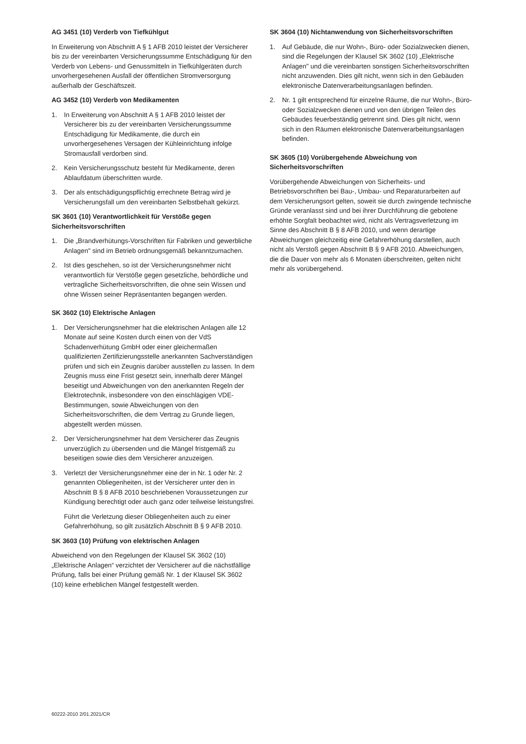AG 3451 (10) Verderb von Tiefkühlgut
In Erweiterung von Abschnitt A § 1 AFB 2010 leistet der Versicherer bis zu der vereinbarten Versicherungssumme Entschädigung für den Verderb von Lebens- und Genussmitteln in Tiefkühlgeräten durch unvorhergesehenen Ausfall der öffentlichen Stromversorgung außerhalb der Geschäftszeit.
AG 3452 (10) Verderb von Medikamenten
1. In Erweiterung von Abschnitt A § 1 AFB 2010 leistet der Versicherer bis zu der vereinbarten Versicherungssumme Entschädigung für Medikamente, die durch ein unvorhergesehenes Versagen der Kühleinrichtung infolge Stromausfall verdorben sind.
2. Kein Versicherungsschutz besteht für Medikamente, deren Ablaufdatum überschritten wurde.
3. Der als entschädigungspflichtig errechnete Betrag wird je Versicherungsfall um den vereinbarten Selbstbehalt gekürzt.
SK 3601 (10) Verantwortlichkeit für Verstöße gegen Sicherheitsvorschriften
1. Die „Brandverhütungs-Vorschriften für Fabriken und gewerbliche Anlagen" sind im Betrieb ordnungsgemäß bekanntzumachen.
2. Ist dies geschehen, so ist der Versicherungsnehmer nicht verantwortlich für Verstöße gegen gesetzliche, behördliche und vertragliche Sicherheitsvorschriften, die ohne sein Wissen und ohne Wissen seiner Repräsentanten begangen werden.
SK 3602 (10) Elektrische Anlagen
1. Der Versicherungsnehmer hat die elektrischen Anlagen alle 12 Monate auf seine Kosten durch einen von der VdS Schadenverhütung GmbH oder einer gleichermaßen qualifizierten Zertifizierungsstelle anerkannten Sachverständigen prüfen und sich ein Zeugnis darüber ausstellen zu lassen. In dem Zeugnis muss eine Frist gesetzt sein, innerhalb derer Mängel beseitigt und Abweichungen von den anerkannten Regeln der Elektrotechnik, insbesondere von den einschlägigen VDE-Bestimmungen, sowie Abweichungen von den Sicherheitsvorschriften, die dem Vertrag zu Grunde liegen, abgestellt werden müssen.
2. Der Versicherungsnehmer hat dem Versicherer das Zeugnis unverzüglich zu übersenden und die Mängel fristgemäß zu beseitigen sowie dies dem Versicherer anzuzeigen.
3. Verletzt der Versicherungsnehmer eine der in Nr. 1 oder Nr. 2 genannten Obliegenheiten, ist der Versicherer unter den in Abschnitt B § 8 AFB 2010 beschriebenen Voraussetzungen zur Kündigung berechtigt oder auch ganz oder teilweise leistungsfrei.
Führt die Verletzung dieser Obliegenheiten auch zu einer Gefahrerhöhung, so gilt zusätzlich Abschnitt B § 9 AFB 2010.
SK 3603 (10) Prüfung von elektrischen Anlagen
Abweichend von den Regelungen der Klausel SK 3602 (10) „Elektrische Anlagen“ verzichtet der Versicherer auf die nächstfällige Prüfung, falls bei einer Prüfung gemäß Nr. 1 der Klausel SK 3602 (10) keine erheblichen Mängel festgestellt werden.
SK 3604 (10) Nichtanwendung von Sicherheitsvorschriften
1. Auf Gebäude, die nur Wohn-, Büro- oder Sozialzwecken dienen, sind die Regelungen der Klausel SK 3602 (10) „Elektrische Anlagen" und die vereinbarten sonstigen Sicherheitsvorschriften nicht anzuwenden. Dies gilt nicht, wenn sich in den Gebäuden elektronische Datenverarbeitungsanlagen befinden.
2. Nr. 1 gilt entsprechend für einzelne Räume, die nur Wohn-, Büro- oder Sozialzwecken dienen und von den übrigen Teilen des Gebäudes feuerbeständig getrennt sind. Dies gilt nicht, wenn sich in den Räumen elektronische Datenverarbeitungsanlagen befinden.
SK 3605 (10) Vorübergehende Abweichung von Sicherheitsvorschriften
Vorübergehende Abweichungen von Sicherheits- und Betriebsvorschriften bei Bau-, Umbau- und Reparaturarbeiten auf dem Versicherungsort gelten, soweit sie durch zwingende technische Gründe veranlasst sind und bei ihrer Durchführung die gebotene erhöhte Sorgfalt beobachtet wird, nicht als Vertragsverletzung im Sinne des Abschnitt B § 8 AFB 2010, und wenn derartige Abweichungen gleichzeitig eine Gefahrerhöhung darstellen, auch nicht als Verstoß gegen Abschnitt B § 9 AFB 2010. Abweichungen, die die Dauer von mehr als 6 Monaten überschreiten, gelten nicht mehr als vorübergehend.
60222-2010 2/01.2021/CR